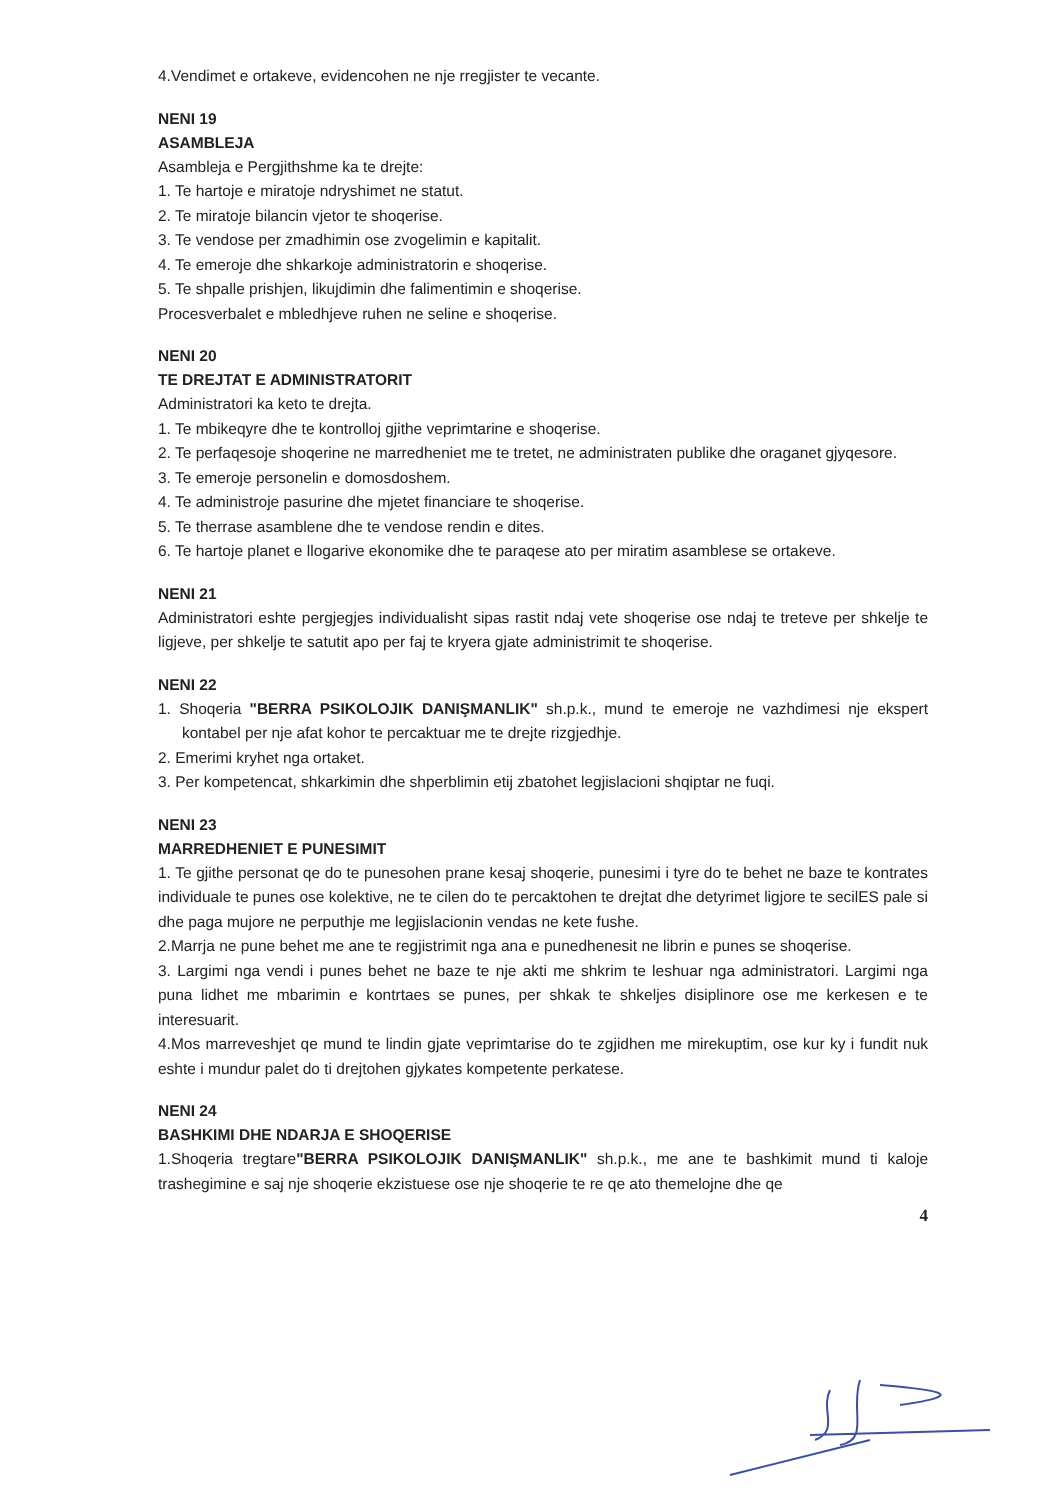4.Vendimet e ortakeve, evidencohen ne nje rregjister te vecante.
NENI 19
ASAMBLEJA
Asambleja e Pergjithshme ka te drejte:
1. Te hartoje e miratoje ndryshimet ne statut.
2. Te miratoje bilancin vjetor te shoqerise.
3. Te vendose per zmadhimin ose zvogelimin e kapitalit.
4. Te emeroje dhe shkarkoje administratorin e shoqerise.
5. Te shpalle prishjen, likujdimin dhe falimentimin e shoqerise.
Procesverbalet e mbledhjeve ruhen ne seline e shoqerise.
NENI 20
TE DREJTAT E ADMINISTRATORIT
Administratori ka keto te drejta.
1. Te mbikeqyre dhe te kontrolloj gjithe veprimtarine e shoqerise.
2. Te perfaqesoje shoqerine ne marredheniet me te tretet, ne administraten publike dhe oraganet gjyqesore.
3. Te emeroje personelin e domosdoshem.
4. Te administroje pasurine dhe mjetet financiare te shoqerise.
5. Te therrase asamblene dhe te vendose rendin e dites.
6. Te hartoje planet e llogarive ekonomike dhe te paraqese ato per miratim asamblese se ortakeve.
NENI 21
Administratori eshte pergjegjes individualisht sipas rastit ndaj vete shoqerise ose ndaj te treteve per shkelje te ligjeve, per shkelje te satutit apo per faj te kryera gjate administrimit te shoqerise.
NENI 22
1. Shoqeria "BERRA PSIKOLOJIK DANIŞMANLIK" sh.p.k., mund te emeroje ne vazhdimesi nje ekspert kontabel per nje afat kohor te percaktuar me te drejte rizgjedhje.
2. Emerimi kryhet nga ortaket.
3. Per kompetencat, shkarkimin dhe shperblimin etij zbatohet legjislacioni shqiptar ne fuqi.
NENI 23
MARREDHENIET E PUNESIMIT
1. Te gjithe personat qe do te punesohen prane kesaj shoqerie, punesimi i tyre do te behet ne baze te kontrates individuale te punes ose kolektive, ne te cilen do te percaktohen te drejtat dhe detyrimet ligjore te secilES pale si dhe paga mujore ne perputhje me legjislacionin vendas ne kete fushe.
2.Marrja ne pune behet me ane te regjistrimit nga ana e punedhenesit ne librin e punes se shoqerise.
3. Largimi nga vendi i punes behet ne baze te nje akti me shkrim te leshuar nga administratori. Largimi nga puna lidhet me mbarimin e kontrtaes se punes, per shkak te shkeljes disiplinore ose me kerkesen e te interesuarit.
4.Mos marreveshjet qe mund te lindin gjate veprimtarise do te zgjidhen me mirekuptim, ose kur ky i fundit nuk eshte i mundur palet do ti drejtohen gjykates kompetente perkatese.
NENI 24
BASHKIMI DHE NDARJA E SHOQERISE
1.Shoqeria tregtare"BERRA PSIKOLOJIK DANIŞMANLIK" sh.p.k., me ane te bashkimit mund ti kaloje trashegimine e saj nje shoqerie ekzistuese ose nje shoqerie te re qe ato themelojne dhe qe
4